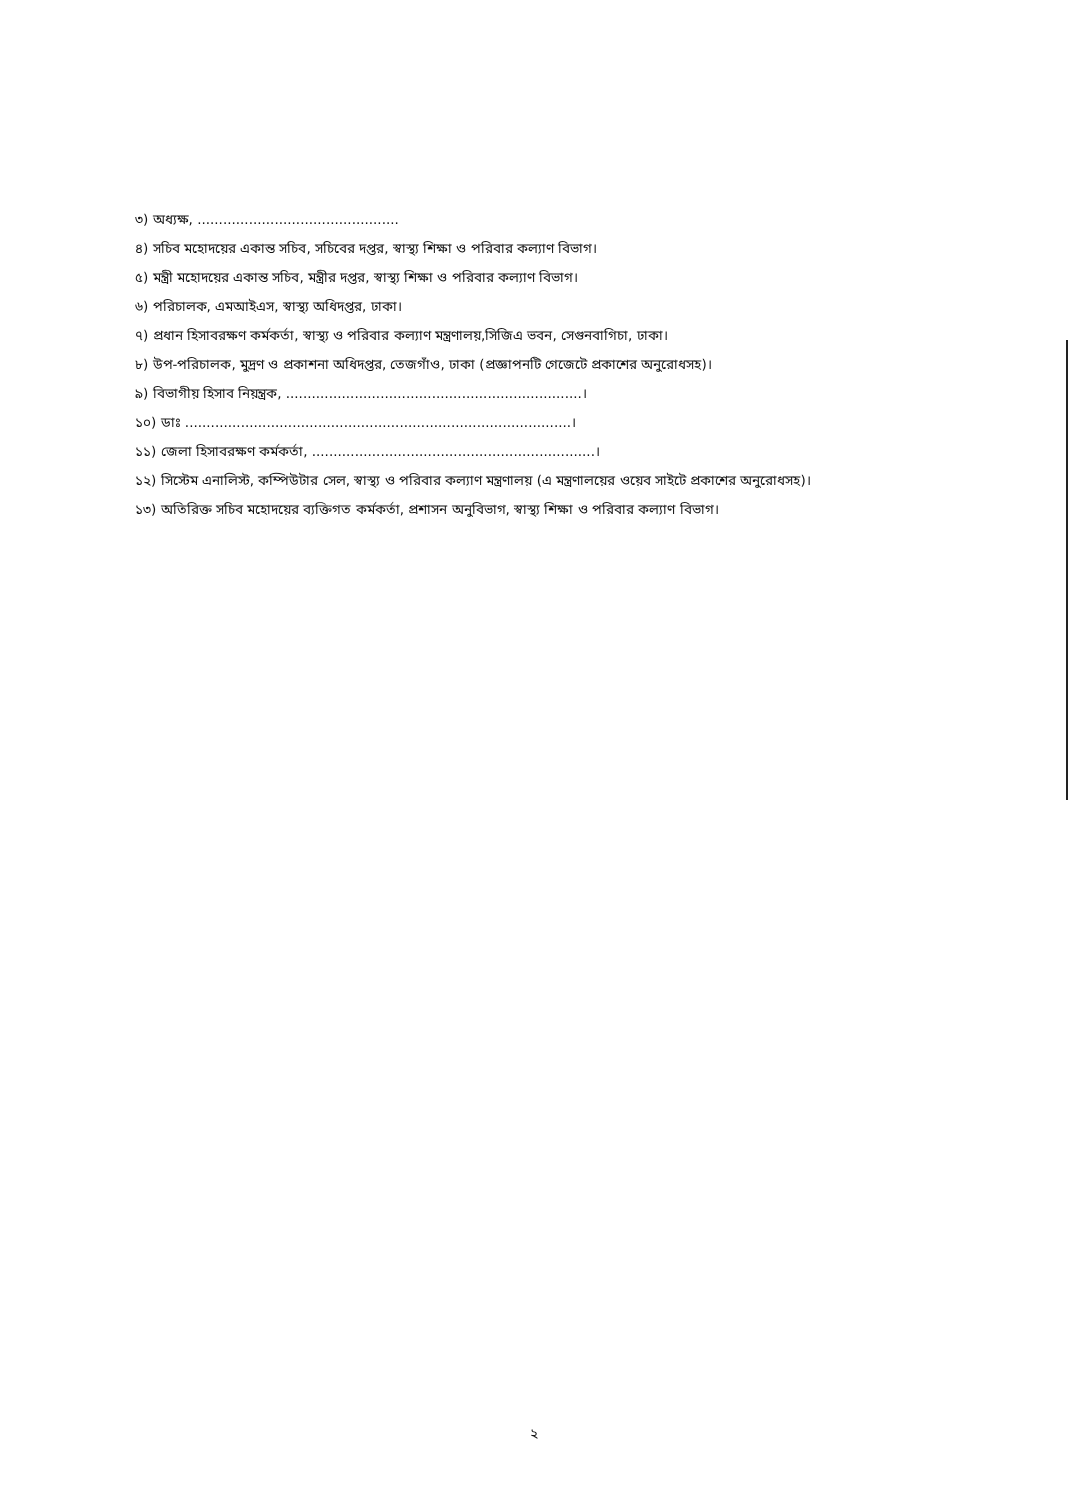৩) অধ্যক্ষ, ...............................................
৪) সচিব মহোদয়ের একান্ত সচিব, সচিবের দপ্তর, স্বাস্থ্য শিক্ষা ও পরিবার কল্যাণ বিভাগ।
৫) মন্ত্রী মহোদয়ের একান্ত সচিব, মন্ত্রীর দপ্তর, স্বাস্থ্য শিক্ষা ও পরিবার কল্যাণ বিভাগ।
৬) পরিচালক, এমআইএস, স্বাস্থ্য অধিদপ্তর, ঢাকা।
৭) প্রধান হিসাবরক্ষণ কর্মকর্তা, স্বাস্থ্য ও পরিবার কল্যাণ মন্ত্রণালয়,সিজিএ ভবন, সেগুনবাগিচা, ঢাকা।
৮) উপ-পরিচালক, মুদ্রণ ও প্রকাশনা অধিদপ্তর, তেজগাঁও, ঢাকা (প্রজ্ঞাপনটি গেজেটে প্রকাশের অনুরোধসহ)।
৯) বিভাগীয় হিসাব নিয়ন্ত্রক, .....................................................................।
১০) ডাঃ ..........................................................................................।
১১) জেলা হিসাবরক্ষণ কর্মকর্তা, ..................................................................।
১২) সিস্টেম এনালিস্ট, কম্পিউটার সেল, স্বাস্থ্য ও পরিবার কল্যাণ মন্ত্রণালয় (এ মন্ত্রণালয়ের ওয়েব সাইটে প্রকাশের অনুরোধসহ)।
১৩) অতিরিক্ত সচিব মহোদয়ের ব্যক্তিগত কর্মকর্তা, প্রশাসন অনুবিভাগ, স্বাস্থ্য শিক্ষা ও পরিবার কল্যাণ বিভাগ।
২